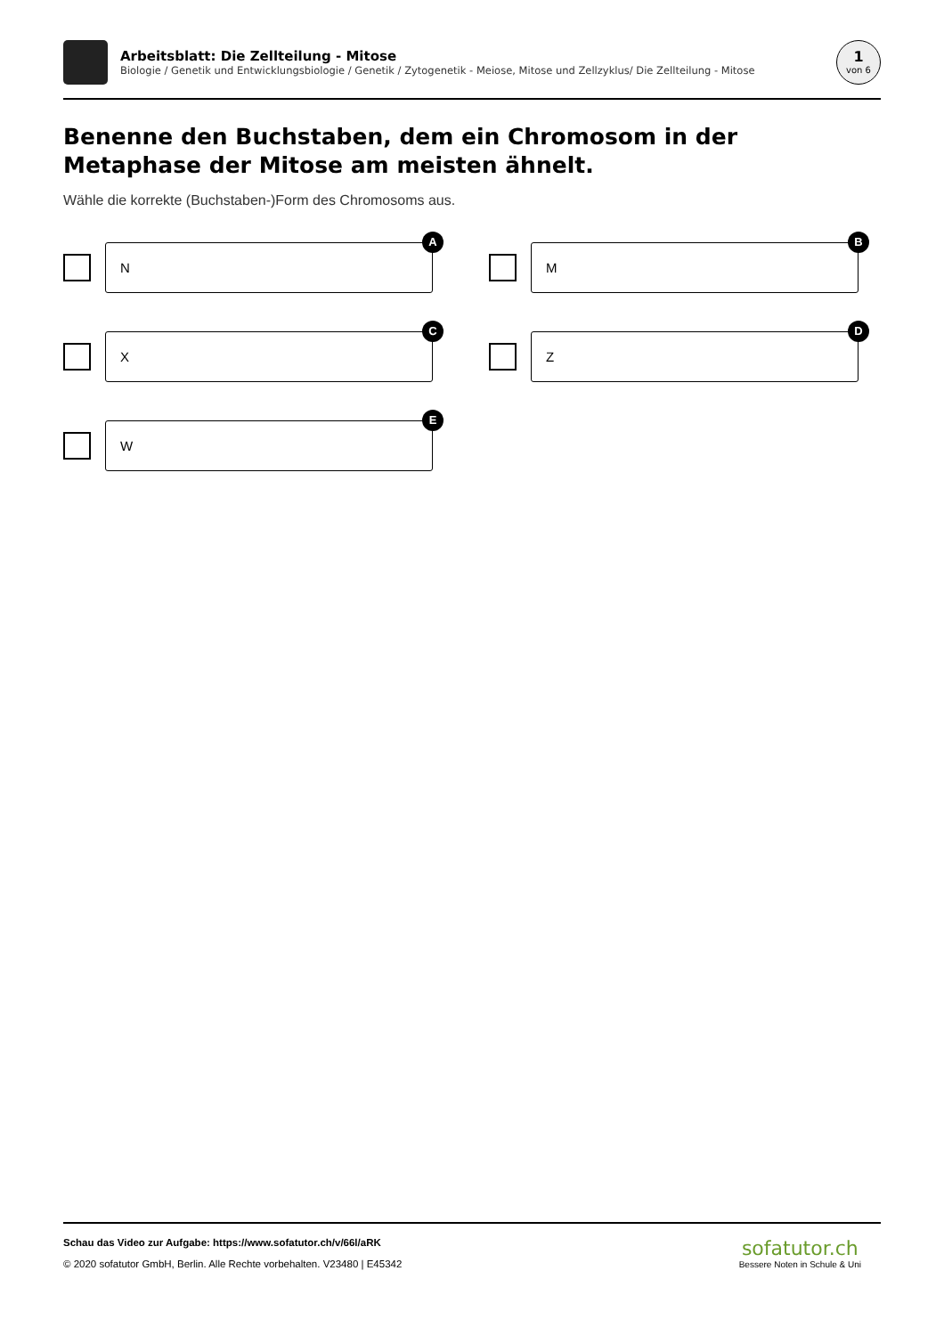Arbeitsblatt: Die Zellteilung - Mitose
Biologie / Genetik und Entwicklungsbiologie / Genetik / Zytogenetik - Meiose, Mitose und Zellzyklus/ Die Zellteilung - Mitose
1
von 6
Benenne den Buchstaben, dem ein Chromosom in der Metaphase der Mitose am meisten ähnelt.
Wähle die korrekte (Buchstaben-)Form des Chromosoms aus.
N
A
M
B
X
C
Z
D
W
E
Schau das Video zur Aufgabe: https://www.sofatutor.ch/v/66l/aRK
© 2020 sofatutor GmbH, Berlin. Alle Rechte vorbehalten. V23480 | E45342
sofatutor.ch
Bessere Noten in Schule & Uni